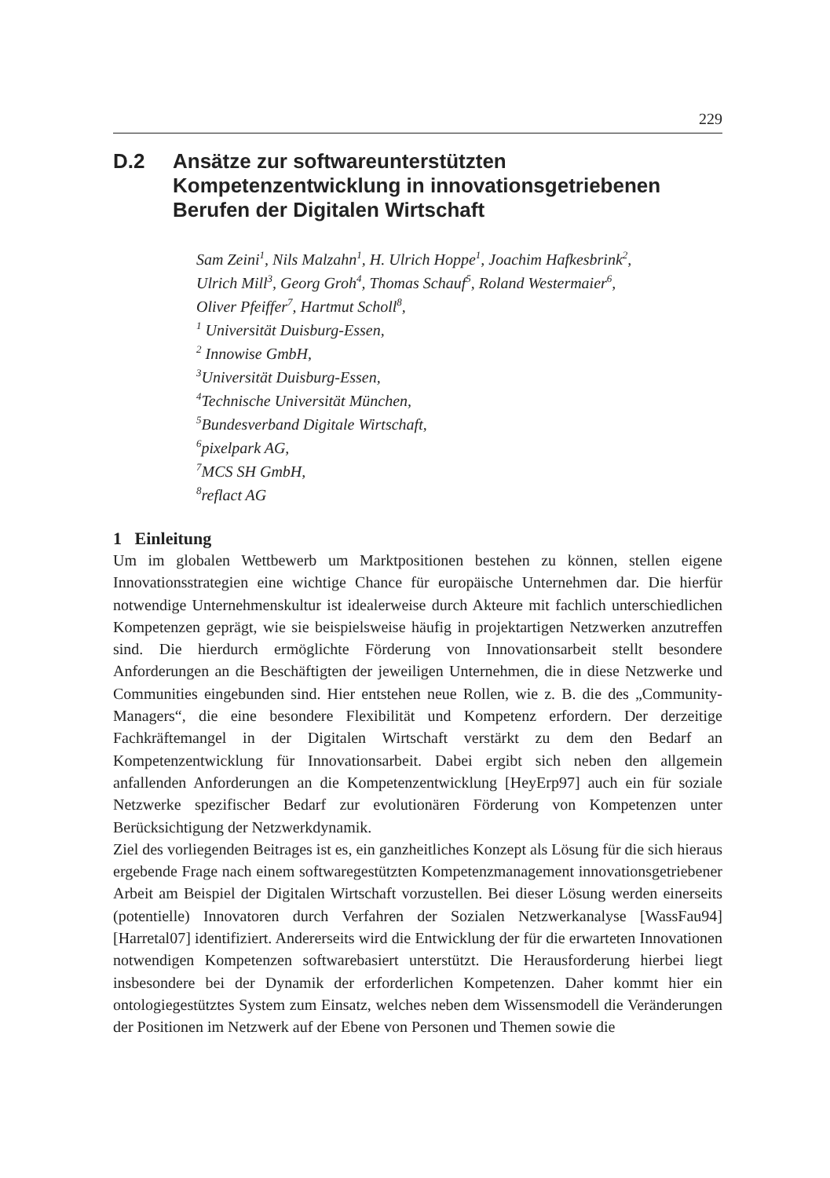229
D.2 Ansätze zur softwareunterstützten Kompetenzentwicklung in innovationsgetriebenen Berufen der Digitalen Wirtschaft
Sam Zeini<sup>1</sup>, Nils Malzahn<sup>1</sup>, H. Ulrich Hoppe<sup>1</sup>, Joachim Hafkesbrink<sup>2</sup>,
Ulrich Mill<sup>3</sup>, Georg Groh<sup>4</sup>, Thomas Schauf<sup>5</sup>, Roland Westermaier<sup>6</sup>,
Oliver Pfeiffer<sup>7</sup>, Hartmut Scholl<sup>8</sup>,
<sup>1</sup> Universität Duisburg-Essen,
<sup>2</sup> Innowise GmbH,
<sup>3</sup> Universität Duisburg-Essen,
<sup>4</sup> Technische Universität München,
<sup>5</sup> Bundesverband Digitale Wirtschaft,
<sup>6</sup> pixelpark AG,
<sup>7</sup> MCS SH GmbH,
<sup>8</sup> reflact AG
1 Einleitung
Um im globalen Wettbewerb um Marktpositionen bestehen zu können, stellen eigene Innovationsstrategien eine wichtige Chance für europäische Unternehmen dar. Die hierfür notwendige Unternehmenskultur ist idealerweise durch Akteure mit fachlich unterschiedlichen Kompetenzen geprägt, wie sie beispielsweise häufig in projektartigen Netzwerken anzutreffen sind. Die hierdurch ermöglichte Förderung von Innovationsarbeit stellt besondere Anforderungen an die Beschäftigten der jeweiligen Unternehmen, die in diese Netzwerke und Communities eingebunden sind. Hier entstehen neue Rollen, wie z. B. die des „Community-Managers“, die eine besondere Flexibilität und Kompetenz erfordern. Der derzeitige Fachkräftemangel in der Digitalen Wirtschaft verstärkt zu dem den Bedarf an Kompetenzentwicklung für Innovationsarbeit. Dabei ergibt sich neben den allgemein anfallenden Anforderungen an die Kompetenzentwicklung [HeyErp97] auch ein für soziale Netzwerke spezifischer Bedarf zur evolutionären Förderung von Kompetenzen unter Berücksichtigung der Netzwerkdynamik.
Ziel des vorliegenden Beitrages ist es, ein ganzheitliches Konzept als Lösung für die sich hieraus ergebende Frage nach einem softwaregestützten Kompetenzmanagement innovationsgetriebener Arbeit am Beispiel der Digitalen Wirtschaft vorzustellen. Bei dieser Lösung werden einerseits (potentielle) Innovatoren durch Verfahren der Sozialen Netzwerkanalyse [WassFau94] [Harretal07] identifiziert. Andererseits wird die Entwicklung der für die erwarteten Innovationen notwendigen Kompetenzen softwarebasiert unterstützt. Die Herausforderung hierbei liegt insbesondere bei der Dynamik der erforderlichen Kompetenzen. Daher kommt hier ein ontologiegestütztes System zum Einsatz, welches neben dem Wissensmodell die Veränderungen der Positionen im Netzwerk auf der Ebene von Personen und Themen sowie die